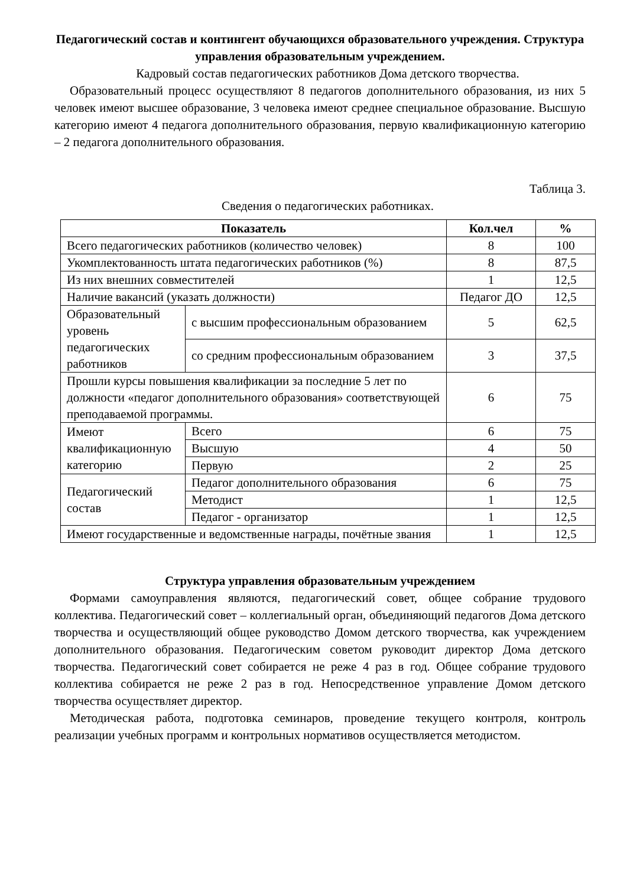Педагогический состав и контингент обучающихся образовательного учреждения. Структура управления образовательным учреждением.
Кадровый состав педагогических работников Дома детского творчества.
Образовательный процесс осуществляют 8 педагогов дополнительного образования, из них 5 человек имеют высшее образование, 3 человека имеют среднее специальное образование. Высшую категорию имеют 4 педагога дополнительного образования, первую квалификационную категорию – 2 педагога дополнительного образования.
Таблица 3.
Сведения о педагогических работниках.
| Показатель | | Кол.чел | % |
| --- | --- | --- | --- |
| Всего педагогических работников (количество человек) | | 8 | 100 |
| Укомплектованность штата педагогических работников (%) | | 8 | 87,5 |
| Из них внешних совместителей | | 1 | 12,5 |
| Наличие вакансий (указать должности) | | Педагог ДО | 12,5 |
| Образовательный уровень педагогических работников | с высшим профессиональным образованием | 5 | 62,5 |
| | со средним профессиональным образованием | 3 | 37,5 |
| Прошли курсы повышения квалификации за последние 5 лет по должности «педагог дополнительного образования» соответствующей преподаваемой программы. | | 6 | 75 |
| Имеют квалификационную категорию | Всего | 6 | 75 |
| | Высшую | 4 | 50 |
| | Первую | 2 | 25 |
| Педагогический состав | Педагог дополнительного образования | 6 | 75 |
| | Методист | 1 | 12,5 |
| | Педагог - организатор | 1 | 12,5 |
| Имеют государственные и ведомственные награды, почётные звания | | 1 | 12,5 |
Структура управления образовательным учреждением
Формами самоуправления являются, педагогический совет, общее собрание трудового коллектива. Педагогический совет – коллегиальный орган, объединяющий педагогов Дома детского творчества и осуществляющий общее руководство Домом детского творчества, как учреждением дополнительного образования. Педагогическим советом руководит директор Дома детского творчества. Педагогический совет собирается не реже 4 раз в год. Общее собрание трудового коллектива собирается не реже 2 раз в год. Непосредственное управление Домом детского творчества осуществляет директор.
Методическая работа, подготовка семинаров, проведение текущего контроля, контроль реализации учебных программ и контрольных нормативов осуществляется методистом.